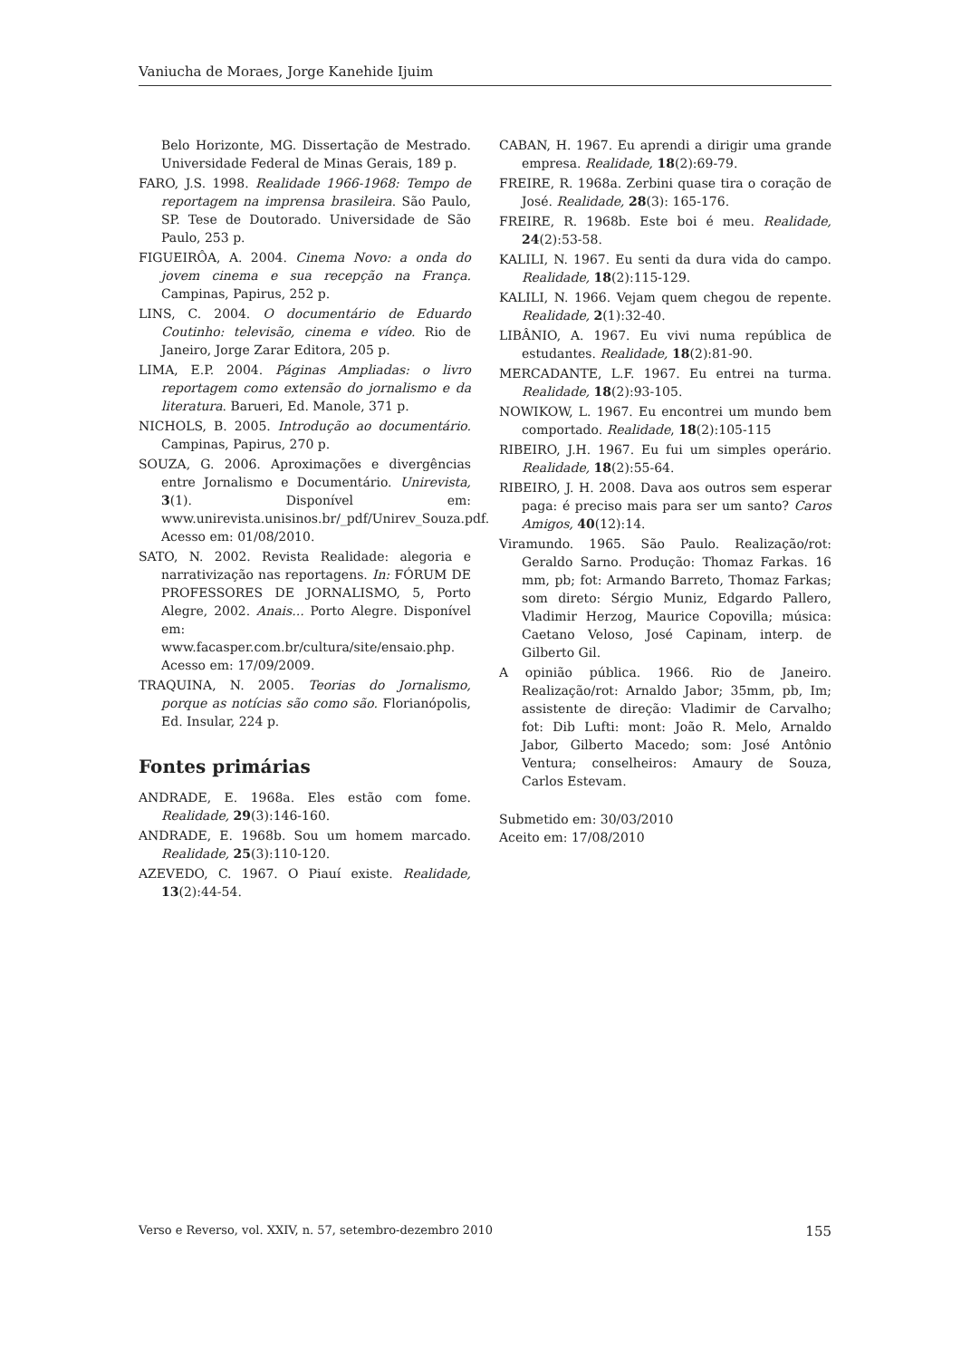Vaniucha de Moraes, Jorge Kanehide Ijuim
Belo Horizonte, MG. Dissertação de Mestrado. Universidade Federal de Minas Gerais, 189 p.
FARO, J.S. 1998. Realidade 1966-1968: Tempo de reportagem na imprensa brasileira. São Paulo, SP. Tese de Doutorado. Universidade de São Paulo, 253 p.
FIGUEIRÔA, A. 2004. Cinema Novo: a onda do jovem cinema e sua recepção na França. Campinas, Papirus, 252 p.
LINS, C. 2004. O documentário de Eduardo Coutinho: televisão, cinema e vídeo. Rio de Janeiro, Jorge Zarar Editora, 205 p.
LIMA, E.P. 2004. Páginas Ampliadas: o livro reportagem como extensão do jornalismo e da literatura. Barueri, Ed. Manole, 371 p.
NICHOLS, B. 2005. Introdução ao documentário. Campinas, Papirus, 270 p.
SOUZA, G. 2006. Aproximações e divergências entre Jornalismo e Documentário. Unirevista, 3(1). Disponível em: www.unirevista.unisinos.br/_pdf/Unirev_Souza.pdf. Acesso em: 01/08/2010.
SATO, N. 2002. Revista Realidade: alegoria e narrativização nas reportagens. In: FÓRUM DE PROFESSORES DE JORNALISMO, 5, Porto Alegre, 2002. Anais... Porto Alegre. Disponível em: www.facasper.com.br/cultura/site/ensaio.php. Acesso em: 17/09/2009.
TRAQUINA, N. 2005. Teorias do Jornalismo, porque as notícias são como são. Florianópolis, Ed. Insular, 224 p.
Fontes primárias
ANDRADE, E. 1968a. Eles estão com fome. Realidade, 29(3):146-160.
ANDRADE, E. 1968b. Sou um homem marcado. Realidade, 25(3):110-120.
AZEVEDO, C. 1967. O Piauí existe. Realidade, 13(2):44-54.
CABAN, H. 1967. Eu aprendi a dirigir uma grande empresa. Realidade, 18(2):69-79.
FREIRE, R. 1968a. Zerbini quase tira o coração de José. Realidade, 28(3): 165-176.
FREIRE, R. 1968b. Este boi é meu. Realidade, 24(2):53-58.
KALILI, N. 1967. Eu senti da dura vida do campo. Realidade, 18(2):115-129.
KALILI, N. 1966. Vejam quem chegou de repente. Realidade, 2(1):32-40.
LIBÂNIO, A. 1967. Eu vivi numa república de estudantes. Realidade, 18(2):81-90.
MERCADANTE, L.F. 1967. Eu entrei na turma. Realidade, 18(2):93-105.
NOWIKOW, L. 1967. Eu encontrei um mundo bem comportado. Realidade, 18(2):105-115
RIBEIRO, J.H. 1967. Eu fui um simples operário. Realidade, 18(2):55-64.
RIBEIRO, J. H. 2008. Dava aos outros sem esperar paga: é preciso mais para ser um santo? Caros Amigos, 40(12):14.
Viramundo. 1965. São Paulo. Realização/rot: Geraldo Sarno. Produção: Thomaz Farkas. 16 mm, pb; fot: Armando Barreto, Thomaz Farkas; som direto: Sérgio Muniz, Edgardo Pallero, Vladimir Herzog, Maurice Copovilla; música: Caetano Veloso, José Capinam, interp. de Gilberto Gil.
A opinião pública. 1966. Rio de Janeiro. Realização/rot: Arnaldo Jabor; 35mm, pb, Im; assistente de direção: Vladimir de Carvalho; fot: Dib Lufti: mont: João R. Melo, Arnaldo Jabor, Gilberto Macedo; som: José Antônio Ventura; conselheiros: Amaury de Souza, Carlos Estevam.
Submetido em: 30/03/2010
Aceito em: 17/08/2010
Verso e Reverso, vol. XXIV, n. 57, setembro-dezembro 2010 155